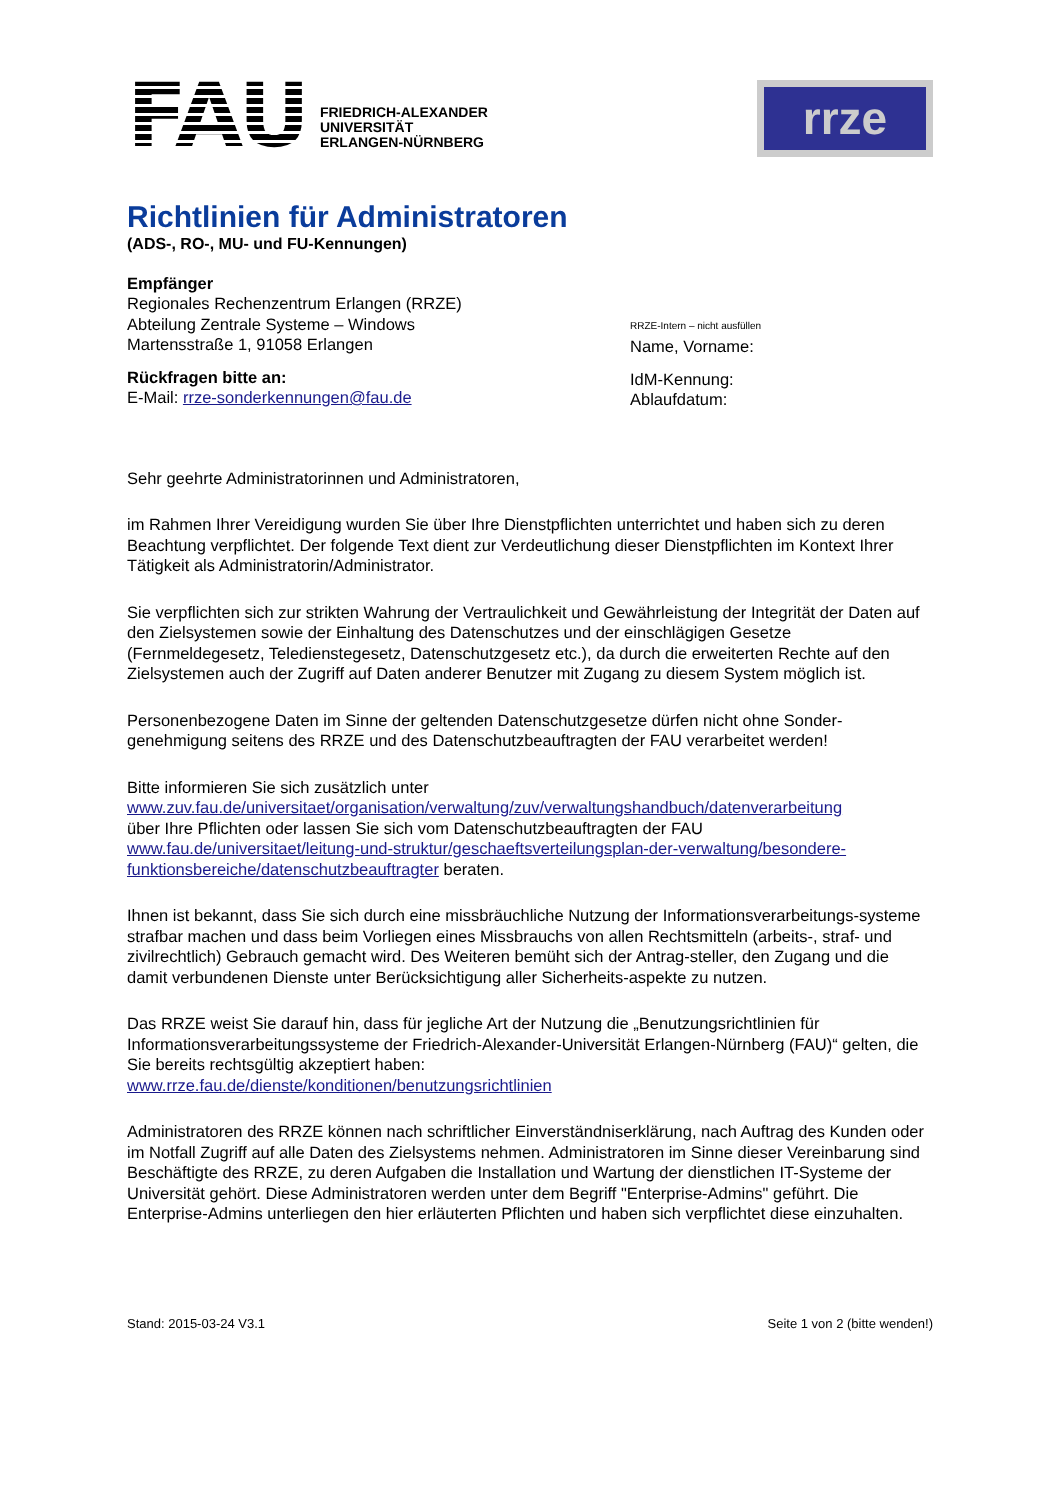FAU
FRIEDRICH-ALEXANDER
UNIVERSITÄT
ERLANGEN-NÜRNBERG
rrze
Richtlinien für Administratoren
(ADS-, RO-, MU- und FU-Kennungen)
Empfänger
Regionales Rechenzentrum Erlangen (RRZE)
Abteilung Zentrale Systeme – Windows
Martensstraße 1, 91058 Erlangen
Rückfragen bitte an:
E-Mail: rrze-sonderkennungen@fau.de
RRZE-Intern – nicht ausfüllen
Name, Vorname:
IdM-Kennung:
Ablaufdatum:
Sehr geehrte Administratorinnen und Administratoren,
im Rahmen Ihrer Vereidigung wurden Sie über Ihre Dienstpflichten unterrichtet und haben sich zu deren Beachtung verpflichtet. Der folgende Text dient zur Verdeutlichung dieser Dienstpflichten im Kontext Ihrer Tätigkeit als Administratorin/Administrator.
Sie verpflichten sich zur strikten Wahrung der Vertraulichkeit und Gewährleistung der Integrität der Daten auf den Zielsystemen sowie der Einhaltung des Datenschutzes und der einschlägigen Gesetze (Fernmeldegesetz, Teledienstegesetz, Datenschutzgesetz etc.), da durch die erweiterten Rechte auf den Zielsystemen auch der Zugriff auf Daten anderer Benutzer mit Zugang zu diesem System möglich ist.
Personenbezogene Daten im Sinne der geltenden Datenschutzgesetze dürfen nicht ohne Sonder-genehmigung seitens des RRZE und des Datenschutzbeauftragten der FAU verarbeitet werden!
Bitte informieren Sie sich zusätzlich unter
www.zuv.fau.de/universitaet/organisation/verwaltung/zuv/verwaltungshandbuch/datenverarbeitung
über Ihre Pflichten oder lassen Sie sich vom Datenschutzbeauftragten der FAU
www.fau.de/universitaet/leitung-und-struktur/geschaeftsverteilungsplan-der-verwaltung/besondere-funktionsbereiche/datenschutzbeauftragter beraten.
Ihnen ist bekannt, dass Sie sich durch eine missbräuchliche Nutzung der Informationsverarbeitungs-systeme strafbar machen und dass beim Vorliegen eines Missbrauchs von allen Rechtsmitteln (arbeits-, straf- und zivilrechtlich) Gebrauch gemacht wird. Des Weiteren bemüht sich der Antrag-steller, den Zugang und die damit verbundenen Dienste unter Berücksichtigung aller Sicherheits-aspekte zu nutzen.
Das RRZE weist Sie darauf hin, dass für jegliche Art der Nutzung die „Benutzungsrichtlinien für Informationsverarbeitungssysteme der Friedrich-Alexander-Universität Erlangen-Nürnberg (FAU)“ gelten, die Sie bereits rechtsgültig akzeptiert haben:
www.rrze.fau.de/dienste/konditionen/benutzungsrichtlinien
Administratoren des RRZE können nach schriftlicher Einverständniserklärung, nach Auftrag des Kunden oder im Notfall Zugriff auf alle Daten des Zielsystems nehmen. Administratoren im Sinne dieser Vereinbarung sind Beschäftigte des RRZE, zu deren Aufgaben die Installation und Wartung der dienstlichen IT-Systeme der Universität gehört. Diese Administratoren werden unter dem Begriff "Enterprise-Admins" geführt. Die Enterprise-Admins unterliegen den hier erläuterten Pflichten und haben sich verpflichtet diese einzuhalten.
Stand: 2015-03-24 V3.1 Seite 1 von 2 (bitte wenden!)